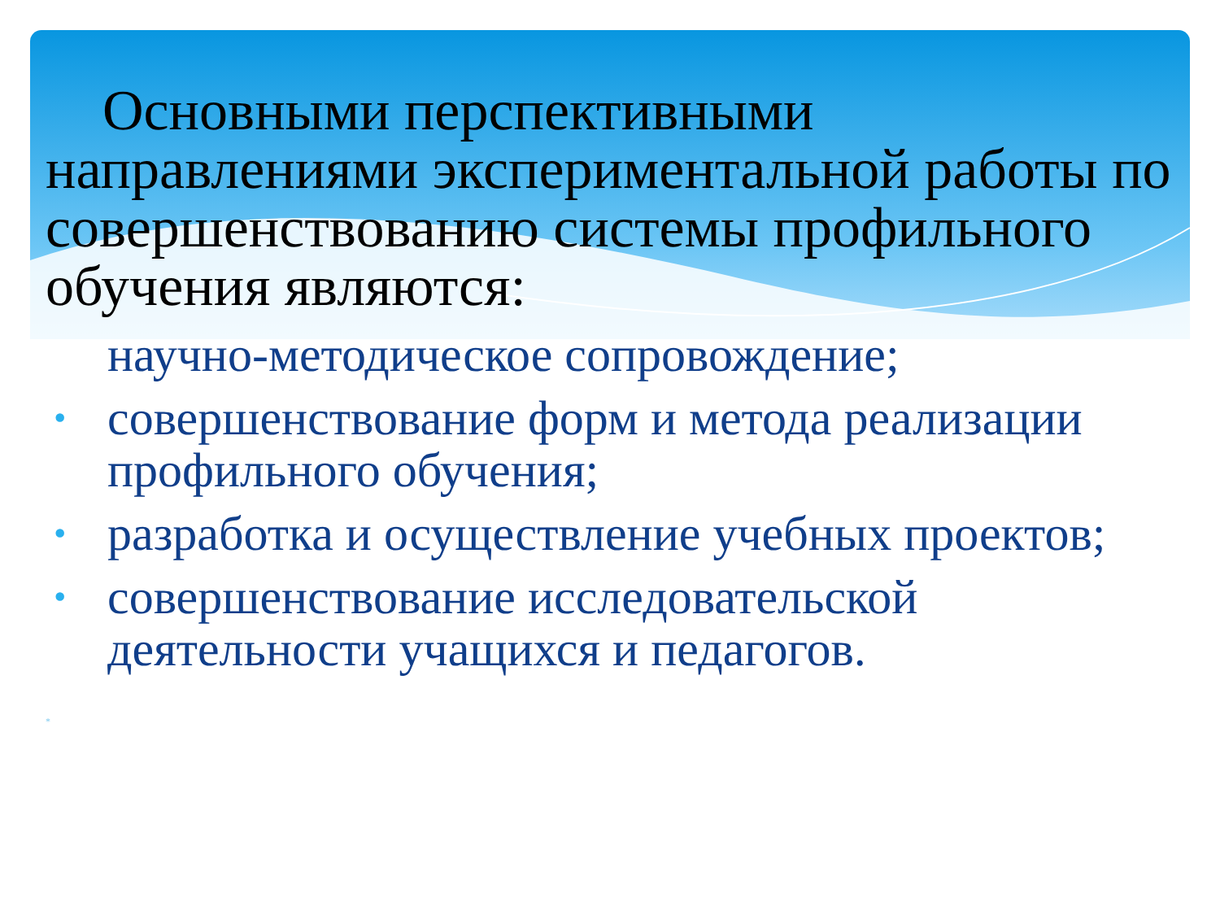Основными перспективными направлениями экспериментальной работы по совершенствованию системы профильного обучения являются:
научно-методическое сопровождение;
• совершенствование форм и метода реализации профильного обучения;
• разработка и осуществление учебных проектов;
• совершенствование исследовательской деятельности учащихся и педагогов.
*